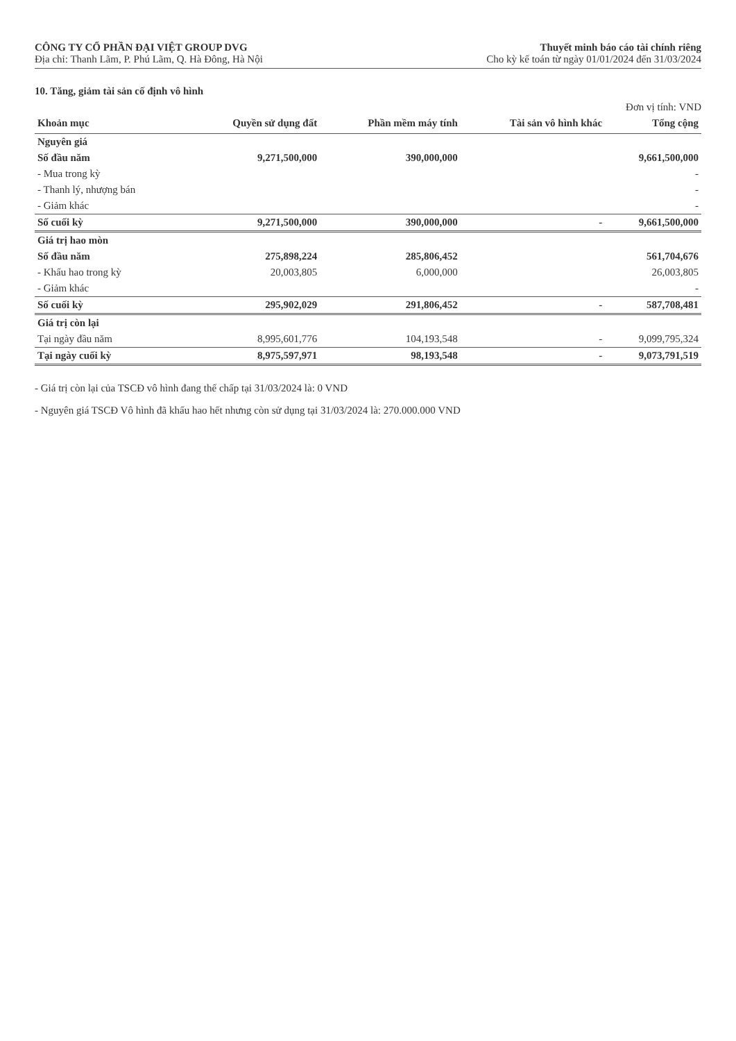CÔNG TY CỔ PHẦN ĐẠI VIỆT GROUP DVG
Địa chỉ: Thanh Lãm, P. Phú Lãm, Q. Hà Đông, Hà Nội
Thuyết minh báo cáo tài chính riêng
Cho kỳ kế toán từ ngày 01/01/2024 đến 31/03/2024
10. Tăng, giảm tài sản cố định vô hình
Đơn vị tính: VND
| Khoản mục | Quyền sử dụng đất | Phần mềm máy tính | Tài sản vô hình khác | Tổng cộng |
| --- | --- | --- | --- | --- |
| Nguyên giá | | | | |
| Số đầu năm | 9,271,500,000 | 390,000,000 | | 9,661,500,000 |
| - Mua trong kỳ | | | | - |
| - Thanh lý, nhượng bán | | | | - |
| - Giảm khác | | | | - |
| Số cuối kỳ | 9,271,500,000 | 390,000,000 | - | 9,661,500,000 |
| Giá trị hao mòn | | | | |
| Số đầu năm | 275,898,224 | 285,806,452 | | 561,704,676 |
| - Khấu hao trong kỳ | 20,003,805 | 6,000,000 | | 26,003,805 |
| - Giảm khác | | | | - |
| Số cuối kỳ | 295,902,029 | 291,806,452 | - | 587,708,481 |
| Giá trị còn lại | | | | |
| Tại ngày đầu năm | 8,995,601,776 | 104,193,548 | - | 9,099,795,324 |
| Tại ngày cuối kỳ | 8,975,597,971 | 98,193,548 | - | 9,073,791,519 |
- Giá trị còn lại của TSCĐ vô hình đang thế chấp tại 31/03/2024 là: 0 VND
- Nguyên giá TSCĐ Vô hình đã khấu hao hết nhưng còn sử dụng tại 31/03/2024 là: 270.000.000 VND